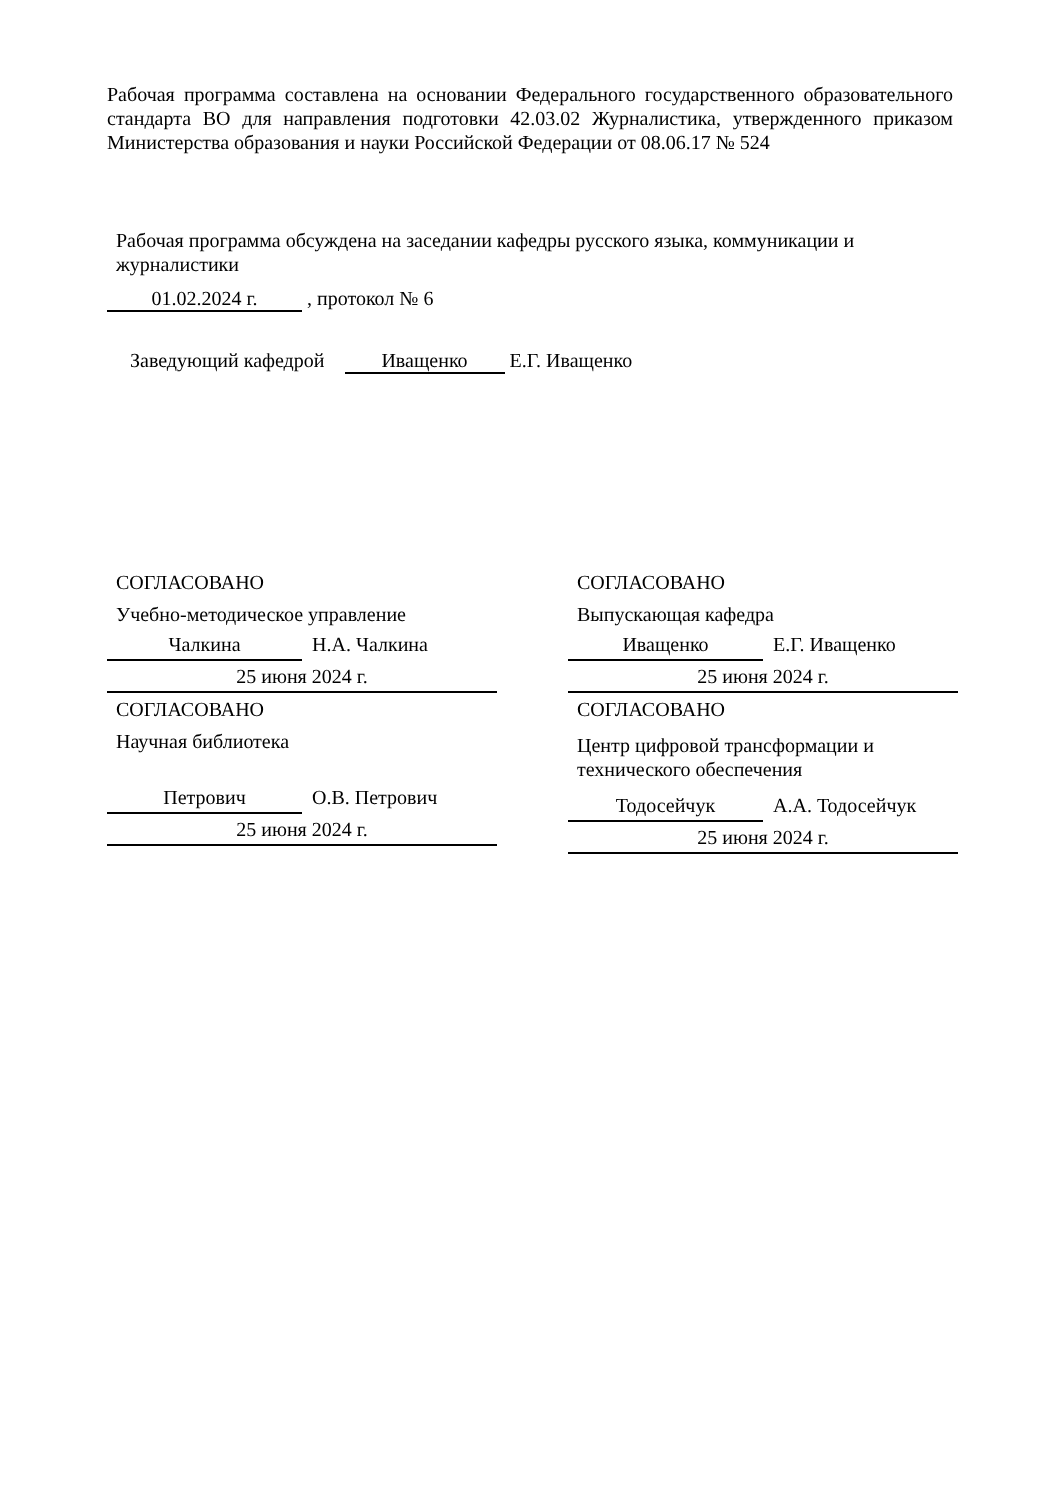Рабочая программа составлена на основании Федерального государственного образовательного стандарта ВО для направления подготовки 42.03.02 Журналистика, утвержденного приказом Министерства образования и науки Российской Федерации от 08.06.17 № 524
Рабочая программа обсуждена на заседании кафедры русского языка, коммуникации и журналистики
01.02.2024 г. , протокол № 6
Заведующий кафедрой Иващенко Е.Г. Иващенко
СОГЛАСОВАНО
Учебно-методическое управление
Чалкина Н.А. Чалкина
25 июня 2024 г.
СОГЛАСОВАНО
Научная библиотека
Петрович О.В. Петрович
25 июня 2024 г.
СОГЛАСОВАНО
Выпускающая кафедра
Иващенко Е.Г. Иващенко
25 июня 2024 г.
СОГЛАСОВАНО
Центр цифровой трансформации и технического обеспечения
Тодосейчук А.А. Тодосейчук
25 июня 2024 г.